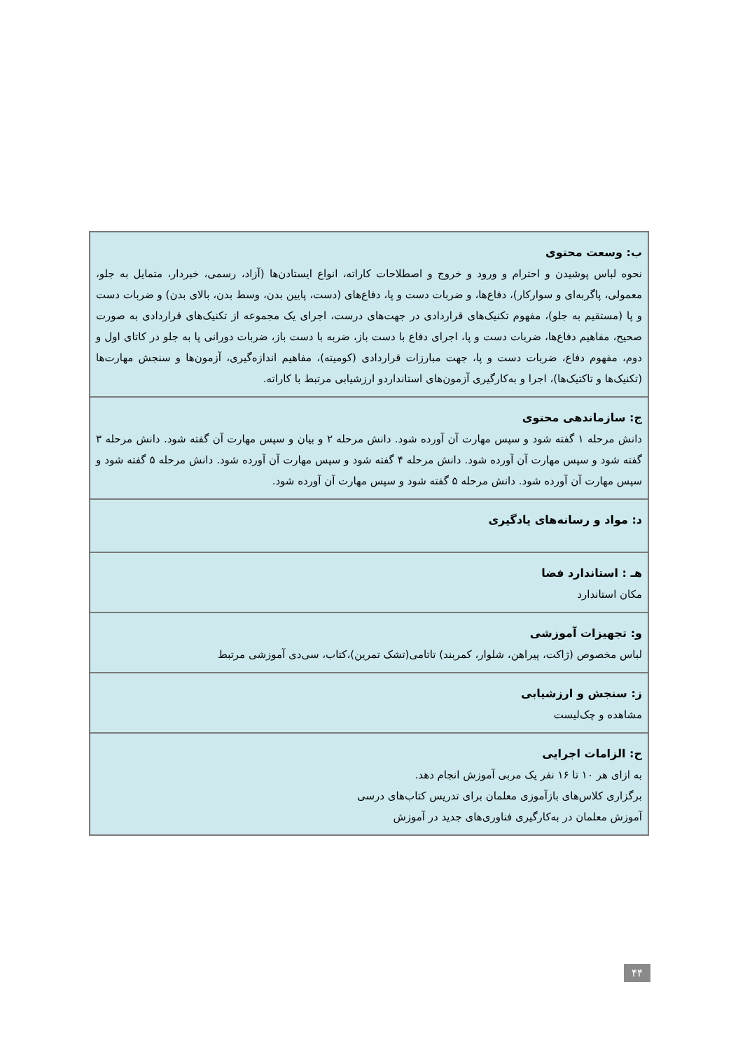| ب: وسعت محتوی نحوه لباس پوشیدن و احترام و ورود و خروج و اصطلاحات کاراته، انواع ایستادن‌ها (آزاد، رسمی، خبردار، متمایل به جلو، معمولی، پاگربه‌ای و سوارکار)، دفاع‌ها، و ضربات دست و پا، دفاع‌های (دست، پایین بدن، وسط بدن، بالای بدن) و ضربات دست و پا (مستقیم به جلو)، مفهوم تکنیک‌های قراردادی در جهت‌های درست، اجرای یک مجموعه از تکنیک‌های قراردادی به صورت صحیح، مفاهیم دفاع‌ها، ضربات دست و پا، اجرای دفاع با دست باز، ضربه با دست باز، ضربات دورانی پا به جلو در کاتای اول و دوم، مفهوم دفاع، ضربات دست و پا، جهت مبارزات قراردادی (کومیته)، مفاهیم اندازه‌گیری، آزمون‌ها و سنجش مهارت‌ها (تکنیک‌ها و تاکتیک‌ها)، اجرا و به‌کارگیری آزمون‌های استانداردو ارزشیابی مرتبط با کاراته. |
| ج: سازماندهی محتوی دانش مرحله ۱ گفته شود و سپس مهارت آن آورده شود. دانش مرحله ۲ و بیان و سپس مهارت آن گفته شود. دانش مرحله ۳ گفته شود و سپس مهارت آن آورده شود. دانش مرحله ۴ گفته شود و سپس مهارت آن آورده شود. دانش مرحله ۵ گفته شود و سپس مهارت آن آورده شود. دانش مرحله ۵ گفته شود و سپس مهارت آن آورده شود. |
| د: مواد و رسانه‌های یادگیری |
| هـ : استاندارد فضا مکان استاندارد |
| و: تجهیزات آموزشی لباس مخصوص (ژاکت، پیراهن، شلوار، کمربند) تاتامی(تشک تمرین)،کتاب، سی‌دی آموزشی مرتبط |
| ز: سنجش و ارزشیابی مشاهده و چک‌لیست |
| ح: الزامات اجرایی به ازای هر ۱۰ تا ۱۶ نفر یک مربی آموزش انجام دهد. برگزاری کلاس‌های بازآموزی معلمان برای تدریس کتاب‌های درسی آموزش معلمان در به‌کارگیری فناوری‌های جدید در آموزش |
۴۴